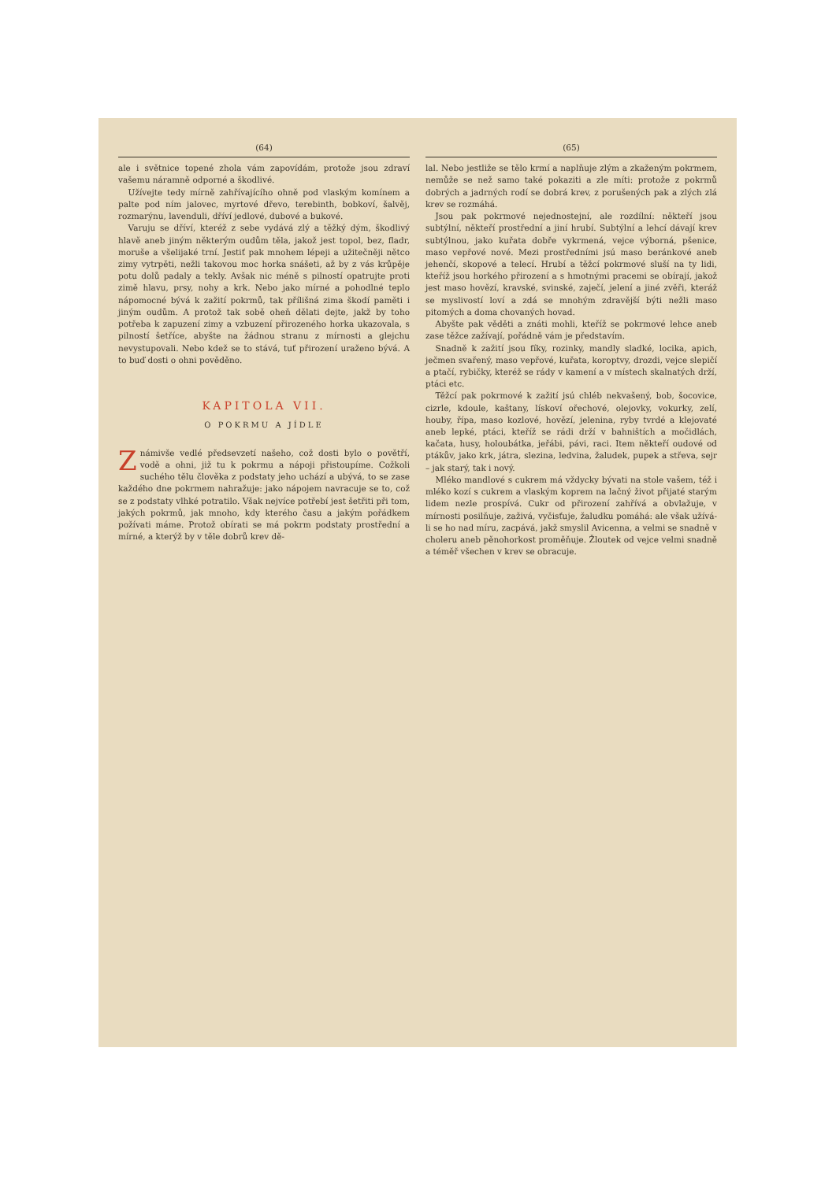(64)
ale i světnice topené zhola vám zapovídám, protože jsou zdraví vašemu náramně odporné a škodlivé.
Užívejte tedy mírně zahřívajícího ohně pod vlaským komínem a palte pod ním jalovec, myrtové dřevo, terebinth, bobkoví, šalvěj, rozmarýnu, lavenduli, dříví jedlové, dubové a bukové.
Varuju se dříví, kteréž z sebe vydává zlý a těžký dým, škodlivý hlavě aneb jiným některým oudům těla, jakož jest topol, bez, fladr, moruše a všelijaké trní. Jestiť pak mnohem lépeji a užitečněji nětco zimy vytrpěti, nežli takovou moc horka snášeti, až by z vás krůpěje potu dolů padaly a tekly. Avšak nic méně s pilností opatrujte proti zimě hlavu, prsy, nohy a krk. Nebo jako mírné a pohodlné teplo nápomocné bývá k zažití pokrmů, tak přílišná zima škodí paměti i jiným oudům. A protož tak sobě oheň dělati dejte, jakž by toho potřeba k zapuzení zimy a vzbuzení přirozeného horka ukazovala, s pilností šetříce, abyšte na žádnou stranu z mírnosti a glejchu nevystupovali. Nebo kdež se to stává, tuť přirození uraženo bývá. A to buď dosti o ohni pověděno.
KAPITOLA VII.
O POKRMU A JÍDLE
Známivše vedlé předsevzetí našeho, což dosti bylo o povětří, vodě a ohni, již tu k pokrmu a nápoji přistoupíme. Cožkoli suchého tělu člověka z podstaty jeho uchází a ubývá, to se zase každého dne pokrmem nahražuje: jako nápojem navracuje se to, což se z podstaty vlhké potratilo. Však nejvíce potřebí jest šetřiti při tom, jakých pokrmů, jak mnoho, kdy kterého času a jakým pořádkem požívati máme. Protož obírati se má pokrm podstaty prostřední a mírné, a kterýž by v těle dobrů krev dě-
(65)
lal. Nebo jestliže se tělo krmí a naplňuje zlým a zkaženým pokrmem, nemůže se než samo také pokaziti a zle míti: protože z pokrmů dobrých a jadrných rodí se dobrá krev, z porušených pak a zlých zlá krev se rozmáhá.
Jsou pak pokrmové nejednostejní, ale rozdílní: někteří jsou subtýlní, někteří prostřední a jiní hrubí. Subtýlní a lehcí dávají krev subtýlnou, jako kuřata dobře vykrmená, vejce výborná, pšenice, maso vepřové nové. Mezi prostředními jsú maso beránkové aneb jehenčí, skopové a telecí. Hrubí a těžcí pokrmové sluší na ty lidi, kteříž jsou horkého přirození a s hmotnými pracemi se obírají, jakož jest maso hovězí, kravské, svinské, zaječí, jelení a jiné zvěři, kteráž se myslivostí loví a zdá se mnohým zdravější býti nežli maso pitomých a doma chovaných hovad.
Abyšte pak věděti a znáti mohli, kteříž se pokrmové lehce aneb zase těžce zažívají, pořádně vám je představím.
Snadně k zažití jsou fíky, rozinky, mandly sladké, locika, apich, ječmen svařený, maso vepřové, kuřata, koroptvy, drozdi, vejce slepičí a ptačí, rybičky, kteréž se rády v kamení a v místech skalnatých drží, ptáci etc.
Těžcí pak pokrmové k zažití jsú chléb nekvašený, bob, šocovice, cizrle, kdoule, kaštany, lískoví ořechové, olejovky, vokurky, zelí, houby, řípa, maso kozlové, hovězí, jelenina, ryby tvrdé a klejovaté aneb lepké, ptáci, kteříž se rádi drží v bahništích a močidlách, kačata, husy, holoubátka, jeřábi, pávi, raci. Item někteří oudové od ptákův, jako krk, játra, slezina, ledvina, žaludek, pupek a střeva, sejr – jak starý, tak i nový.
Mléko mandlové s cukrem má vždycky bývati na stole vašem, též i mléko kozí s cukrem a vlaským koprem na lačný život přijaté starým lidem nezle prospívá. Cukr od přirození zahřívá a obvlažuje, v mírnosti posilňuje, zaživá, vyčisťuje, žaludku pomáhá: ale však užívá-li se ho nad míru, zacpává, jakž smyslil Avicenna, a velmi se snadně v choleru aneb pěnohorkost proměňuje. Žloutek od vejce velmi snadně a téměř všechen v krev se obracuje.